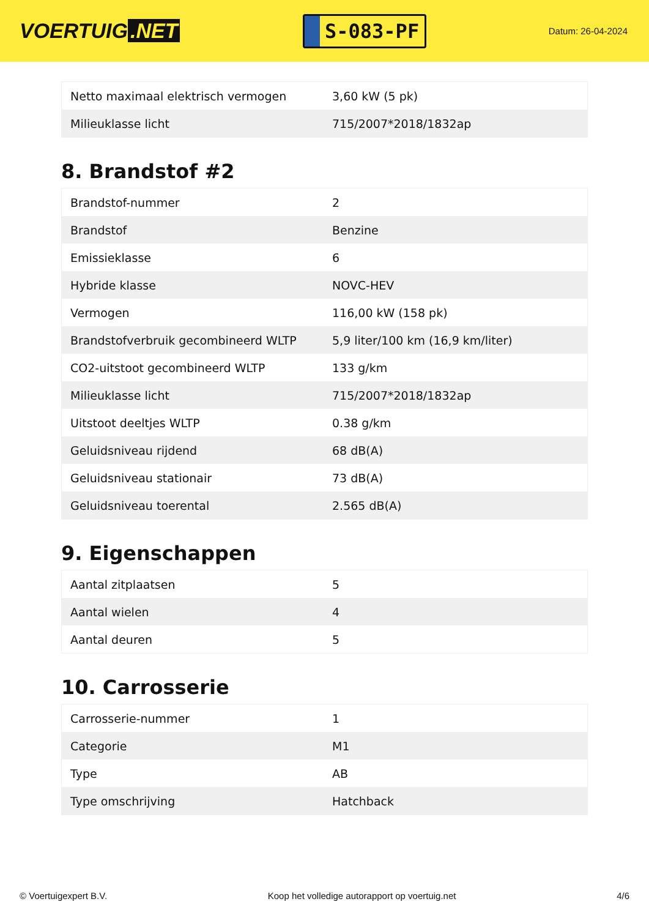VOERTUIG.NET
S-083-PF
Datum: 26-04-2024
| Netto maximaal elektrisch vermogen | 3,60 kW (5 pk) |
| Milieuklasse licht | 715/2007*2018/1832ap |
8. Brandstof #2
| Brandstof-nummer | 2 |
| Brandstof | Benzine |
| Emissieklasse | 6 |
| Hybride klasse | NOVC-HEV |
| Vermogen | 116,00 kW (158 pk) |
| Brandstofverbruik gecombineerd WLTP | 5,9 liter/100 km (16,9 km/liter) |
| CO2-uitstoot gecombineerd WLTP | 133 g/km |
| Milieuklasse licht | 715/2007*2018/1832ap |
| Uitstoot deeltjes WLTP | 0.38 g/km |
| Geluidsniveau rijdend | 68 dB(A) |
| Geluidsniveau stationair | 73 dB(A) |
| Geluidsniveau toerental | 2.565 dB(A) |
9. Eigenschappen
| Aantal zitplaatsen | 5 |
| Aantal wielen | 4 |
| Aantal deuren | 5 |
10. Carrosserie
| Carrosserie-nummer | 1 |
| Categorie | M1 |
| Type | AB |
| Type omschrijving | Hatchback |
© Voertuigexpert B.V. Koop het volledige autorapport op voertuig.net 4/6